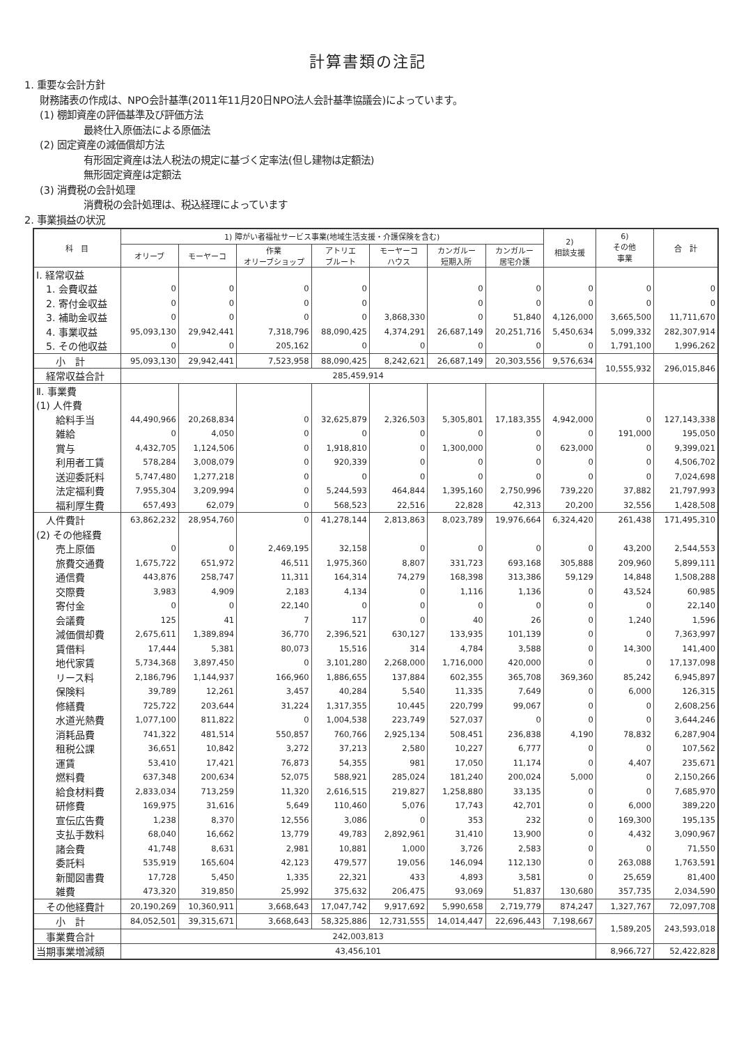計算書類の注記
1. 重要な会計方針
財務諸表の作成は、NPO会計基準(2011年11月20日NPO法人会計基準協議会)によっています。
(1) 棚卸資産の評価基準及び評価方法
最終仕入原価法による原価法
(2) 固定資産の減価償却方法
有形固定資産は法人税法の規定に基づく定率法(但し建物は定額法)
無形固定資産は定額法
(3) 消費税の会計処理
消費税の会計処理は、税込経理によっています
2. 事業損益の状況
| 科 目 | 1) 障がい者福祉サービス事業(地域生活支援・介護保険を含む) | | | | | | | 2) 相談支援 | 6) その他 事業 | 合 計 |
| --- | --- | --- | --- | --- | --- | --- | --- | --- | --- | --- |
| | オリーブ | モーヤーコ | 作業 オリーブショップ | アトリエ ブルート | モーヤーコ ハウス | カンガルー 短期入所 | カンガルー 居宅介護 | | | |
| Ⅰ. 経常収益 | | | | | | | | | | |
| 1. 会費収益 | 0 | 0 | 0 | 0 | | 0 | 0 | 0 | 0 | 0 |
| 2. 寄付金収益 | 0 | 0 | 0 | 0 | | 0 | 0 | 0 | 0 | 0 |
| 3. 補助金収益 | 0 | 0 | 0 | 0 | 3,868,330 | 0 | 51,840 | 4,126,000 | 3,665,500 | 11,711,670 |
| 4. 事業収益 | 95,093,130 | 29,942,441 | 7,318,796 | 88,090,425 | 4,374,291 | 26,687,149 | 20,251,716 | 5,450,634 | 5,099,332 | 282,307,914 |
| 5. その他収益 | 0 | 0 | 205,162 | 0 | 0 | 0 | 0 | 0 | 1,791,100 | 1,996,262 |
| 小 計 | 95,093,130 | 29,942,441 | 7,523,958 | 88,090,425 | 8,242,621 | 26,687,149 | 20,303,556 | 9,576,634 | 10,555,932 | 296,015,846 |
| 経常収益合計 | 285,459,914 | | | | | | | | | |
| Ⅱ. 事業費 | | | | | | | | | | |
| (1) 人件費 | | | | | | | | | | |
| 給料手当 | 44,490,966 | 20,268,834 | 0 | 32,625,879 | 2,326,503 | 5,305,801 | 17,183,355 | 4,942,000 | 0 | 127,143,338 |
| 雑給 | 0 | 4,050 | 0 | 0 | 0 | 0 | 0 | 0 | 191,000 | 195,050 |
| 賞与 | 4,432,705 | 1,124,506 | 0 | 1,918,810 | 0 | 1,300,000 | 0 | 623,000 | 0 | 9,399,021 |
| 利用者工賃 | 578,284 | 3,008,079 | 0 | 920,339 | 0 | 0 | 0 | 0 | 0 | 4,506,702 |
| 送迎委託料 | 5,747,480 | 1,277,218 | 0 | 0 | 0 | 0 | 0 | 0 | 0 | 7,024,698 |
| 法定福利費 | 7,955,304 | 3,209,994 | 0 | 5,244,593 | 464,844 | 1,395,160 | 2,750,996 | 739,220 | 37,882 | 21,797,993 |
| 福利厚生費 | 657,493 | 62,079 | 0 | 568,523 | 22,516 | 22,828 | 42,313 | 20,200 | 32,556 | 1,428,508 |
| 人件費計 | 63,862,232 | 28,954,760 | 0 | 41,278,144 | 2,813,863 | 8,023,789 | 19,976,664 | 6,324,420 | 261,438 | 171,495,310 |
| (2) その他経費 | | | | | | | | | | |
| 売上原価 | 0 | 0 | 2,469,195 | 32,158 | 0 | 0 | 0 | 0 | 43,200 | 2,544,553 |
| 旅費交通費 | 1,675,722 | 651,972 | 46,511 | 1,975,360 | 8,807 | 331,723 | 693,168 | 305,888 | 209,960 | 5,899,111 |
| 通信費 | 443,876 | 258,747 | 11,311 | 164,314 | 74,279 | 168,398 | 313,386 | 59,129 | 14,848 | 1,508,288 |
| 交際費 | 3,983 | 4,909 | 2,183 | 4,134 | 0 | 1,116 | 1,136 | 0 | 43,524 | 60,985 |
| 寄付金 | 0 | 0 | 22,140 | 0 | 0 | 0 | 0 | 0 | 0 | 22,140 |
| 会議費 | 125 | 41 | 7 | 117 | 0 | 40 | 26 | 0 | 1,240 | 1,596 |
| 減価償却費 | 2,675,611 | 1,389,894 | 36,770 | 2,396,521 | 630,127 | 133,935 | 101,139 | 0 | 0 | 7,363,997 |
| 賃借料 | 17,444 | 5,381 | 80,073 | 15,516 | 314 | 4,784 | 3,588 | 0 | 14,300 | 141,400 |
| 地代家賃 | 5,734,368 | 3,897,450 | 0 | 3,101,280 | 2,268,000 | 1,716,000 | 420,000 | 0 | 0 | 17,137,098 |
| リース料 | 2,186,796 | 1,144,937 | 166,960 | 1,886,655 | 137,884 | 602,355 | 365,708 | 369,360 | 85,242 | 6,945,897 |
| 保険料 | 39,789 | 12,261 | 3,457 | 40,284 | 5,540 | 11,335 | 7,649 | 0 | 6,000 | 126,315 |
| 修繕費 | 725,722 | 203,644 | 31,224 | 1,317,355 | 10,445 | 220,799 | 99,067 | 0 | 0 | 2,608,256 |
| 水道光熱費 | 1,077,100 | 811,822 | 0 | 1,004,538 | 223,749 | 527,037 | 0 | 0 | 0 | 3,644,246 |
| 消耗品費 | 741,322 | 481,514 | 550,857 | 760,766 | 2,925,134 | 508,451 | 236,838 | 4,190 | 78,832 | 6,287,904 |
| 租税公課 | 36,651 | 10,842 | 3,272 | 37,213 | 2,580 | 10,227 | 6,777 | 0 | 0 | 107,562 |
| 運賃 | 53,410 | 17,421 | 76,873 | 54,355 | 981 | 17,050 | 11,174 | 0 | 4,407 | 235,671 |
| 燃料費 | 637,348 | 200,634 | 52,075 | 588,921 | 285,024 | 181,240 | 200,024 | 5,000 | 0 | 2,150,266 |
| 給食材料費 | 2,833,034 | 713,259 | 11,320 | 2,616,515 | 219,827 | 1,258,880 | 33,135 | 0 | 0 | 7,685,970 |
| 研修費 | 169,975 | 31,616 | 5,649 | 110,460 | 5,076 | 17,743 | 42,701 | 0 | 6,000 | 389,220 |
| 宣伝広告費 | 1,238 | 8,370 | 12,556 | 3,086 | 0 | 353 | 232 | 0 | 169,300 | 195,135 |
| 支払手数料 | 68,040 | 16,662 | 13,779 | 49,783 | 2,892,961 | 31,410 | 13,900 | 0 | 4,432 | 3,090,967 |
| 諸会費 | 41,748 | 8,631 | 2,981 | 10,881 | 1,000 | 3,726 | 2,583 | 0 | 0 | 71,550 |
| 委託料 | 535,919 | 165,604 | 42,123 | 479,577 | 19,056 | 146,094 | 112,130 | 0 | 263,088 | 1,763,591 |
| 新聞図書費 | 17,728 | 5,450 | 1,335 | 22,321 | 433 | 4,893 | 3,581 | 0 | 25,659 | 81,400 |
| 雑費 | 473,320 | 319,850 | 25,992 | 375,632 | 206,475 | 93,069 | 51,837 | 130,680 | 357,735 | 2,034,590 |
| その他経費計 | 20,190,269 | 10,360,911 | 3,668,643 | 17,047,742 | 9,917,692 | 5,990,658 | 2,719,779 | 874,247 | 1,327,767 | 72,097,708 |
| 小 計 | 84,052,501 | 39,315,671 | 3,668,643 | 58,325,886 | 12,731,555 | 14,014,447 | 22,696,443 | 7,198,667 | 1,589,205 | 243,593,018 |
| 事業費合計 | 242,003,813 | | | | | | | | | |
| 当期事業増減額 | 43,456,101 | | | | | | | | 8,966,727 | 52,422,828 |